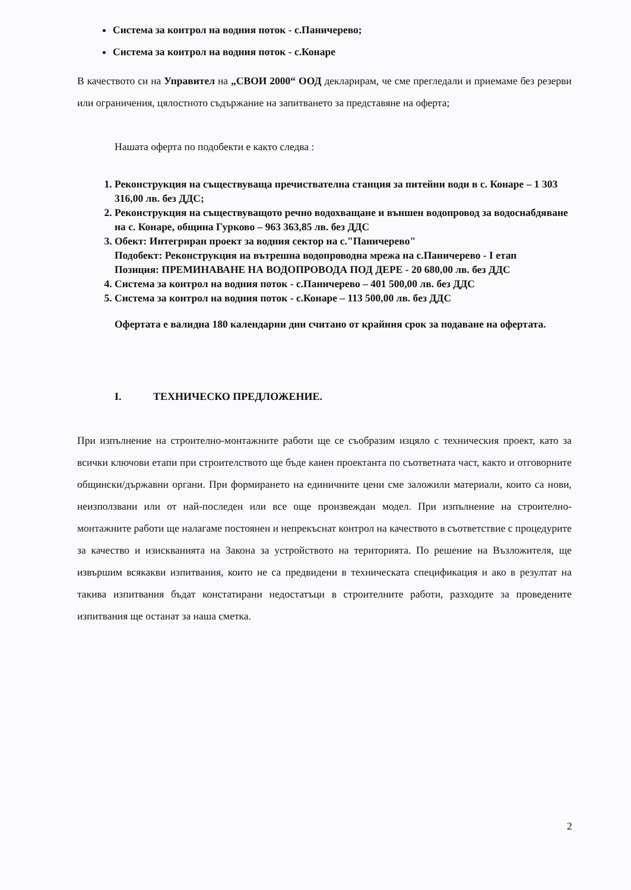Система за контрол на водния поток - с.Паничерево;
Система за контрол на водния поток - с.Конаре
В качеството си на Управител на „СВОИ 2000“ ООД декларирам, че сме прегледали и приемаме без резерви или ограничения, цялостното съдържание на запитването за представяне на оферта;
Нашата оферта по подобекти е както следва :
1. Реконструкция на съществуваща пречиствателна станция за питейни води в с. Конаре – 1 303 316,00 лв. без ДДС;
2. Реконструкция на съществуващото речно водохващане и външен водопровод за водоснабдяване на с. Конаре, община Гурково – 963 363,85 лв. без ДДС
3. Обект: Интегриран проект за водния сектор на с."Паничерево"
Подобект: Реконструкция на вътрешна водопроводна мрежа на с.Паничерево - I етап
Позиция: ПРЕМИНАВАНЕ НА ВОДОПРОВОДА ПОД ДЕРЕ - 20 680,00 лв. без ДДС
4. Система за контрол на водния поток - с.Паничерево – 401 500,00 лв. без ДДС
5. Система за контрол на водния поток - с.Конаре – 113 500,00 лв. без ДДС
Офертата е валидна 180 календарни дни считано от крайния срок за подаване на офертата.
I. ТЕХНИЧЕСКО ПРЕДЛОЖЕНИЕ.
При изпълнение на строително-монтажните работи ще се съобразим изцяло с техническия проект, като за всички ключови етапи при строителството ще бъде канен проектанта по съответната част, както и отговорните общински/държавни органи. При формирането на единичните цени сме заложили материали, които са нови, неизползвани или от най-последен или все още произвеждан модел. При изпълнение на строително-монтажните работи ще налагаме постоянен и непрекъснат контрол на качеството в съответствие с процедурите за качество и изискванията на Закона за устройството на територията. По решение на Възложителя, ще извършим всякакви изпитвания, които не са предвидени в техническата спецификация и ако в резултат на такива изпитвания бъдат констатирани недостатъци в строителните работи, разходите за проведените изпитвания ще останат за наша сметка.
2